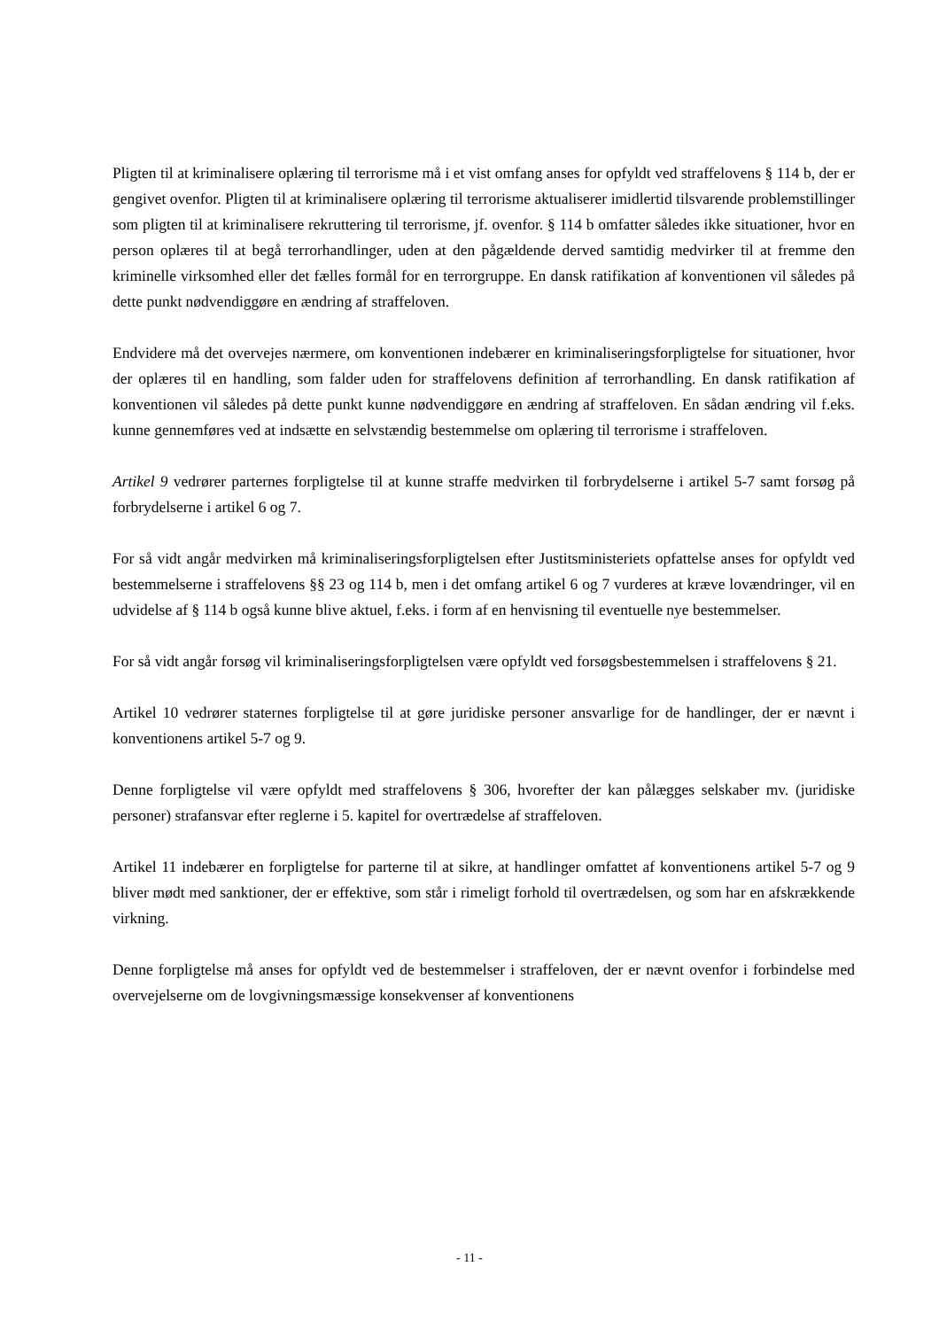Pligten til at kriminalisere oplæring til terrorisme må i et vist omfang anses for opfyldt ved straffelovens § 114 b, der er gengivet ovenfor. Pligten til at kriminalisere oplæring til terrorisme aktualiserer imidlertid tilsvarende problemstillinger som pligten til at kriminalisere rekruttering til terrorisme, jf. ovenfor. § 114 b omfatter således ikke situationer, hvor en person oplæres til at begå terrorhandlinger, uden at den pågældende derved samtidig medvirker til at fremme den kriminelle virksomhed eller det fælles formål for en terrorgruppe. En dansk ratifikation af konventionen vil således på dette punkt nødvendiggøre en ændring af straffeloven.
Endvidere må det overvejes nærmere, om konventionen indebærer en kriminaliseringsforpligtelse for situationer, hvor der oplæres til en handling, som falder uden for straffelovens definition af terrorhandling. En dansk ratifikation af konventionen vil således på dette punkt kunne nødvendiggøre en ændring af straffeloven. En sådan ændring vil f.eks. kunne gennemføres ved at indsætte en selvstændig bestemmelse om oplæring til terrorisme i straffeloven.
Artikel 9 vedrører parternes forpligtelse til at kunne straffe medvirken til forbrydelserne i artikel 5-7 samt forsøg på forbrydelserne i artikel 6 og 7.
For så vidt angår medvirken må kriminaliseringsforpligtelsen efter Justitsministeriets opfattelse anses for opfyldt ved bestemmelserne i straffelovens §§ 23 og 114 b, men i det omfang artikel 6 og 7 vurderes at kræve lovændringer, vil en udvidelse af § 114 b også kunne blive aktuel, f.eks. i form af en henvisning til eventuelle nye bestemmelser.
For så vidt angår forsøg vil kriminaliseringsforpligtelsen være opfyldt ved forsøgsbestemmelsen i straffelovens § 21.
Artikel 10 vedrører staternes forpligtelse til at gøre juridiske personer ansvarlige for de handlinger, der er nævnt i konventionens artikel 5-7 og 9.
Denne forpligtelse vil være opfyldt med straffelovens § 306, hvorefter der kan pålægges selskaber mv. (juridiske personer) strafansvar efter reglerne i 5. kapitel for overtrædelse af straffeloven.
Artikel 11 indebærer en forpligtelse for parterne til at sikre, at handlinger omfattet af konventionens artikel 5-7 og 9 bliver mødt med sanktioner, der er effektive, som står i rimeligt forhold til overtrædelsen, og som har en afskrækkende virkning.
Denne forpligtelse må anses for opfyldt ved de bestemmelser i straffeloven, der er nævnt ovenfor i forbindelse med overvejelserne om de lovgivningsmæssige konsekvenser af konventionens
- 11 -